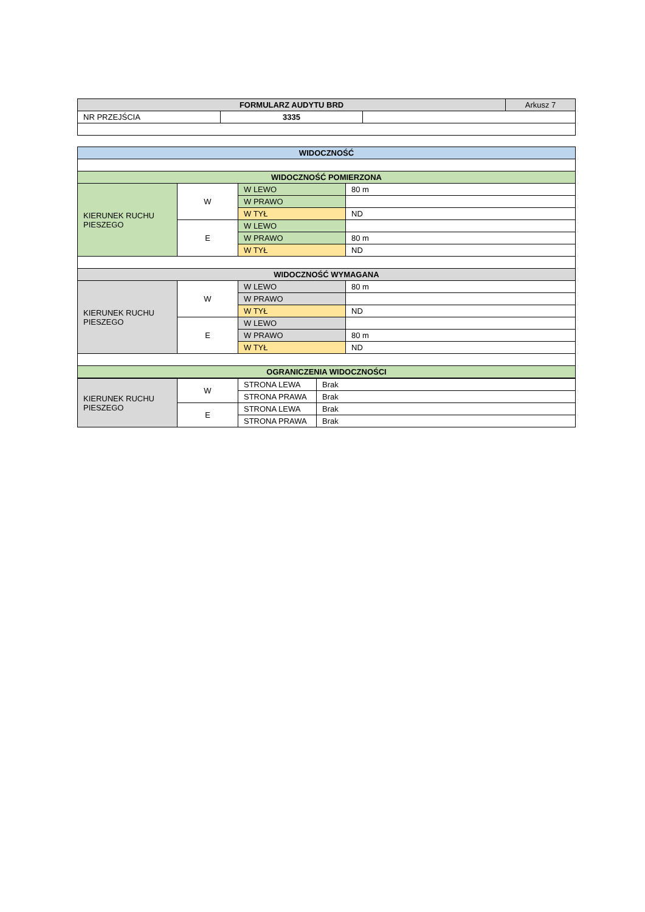| FORMULARZ AUDYTU BRD | | | Arkusz 7 |
| NR PRZEJŚCIA | 3335 | | |
| WIDOCZNOŚĆ | | | |
| --- | --- | --- | --- |
| WIDOCZNOŚĆ POMIERZONA | | | |
| KIERUNEK RUCHU PIESZEGO | W | W LEWO | 80 m |
| | | W PRAWO | |
| | | W TYŁ | ND |
| | E | W LEWO | |
| | | W PRAWO | 80 m |
| | | W TYŁ | ND |
| WIDOCZNOŚĆ WYMAGANA | | | |
| KIERUNEK RUCHU PIESZEGO | W | W LEWO | 80 m |
| | | W PRAWO | |
| | | W TYŁ | ND |
| | E | W LEWO | |
| | | W PRAWO | 80 m |
| | | W TYŁ | ND |
| OGRANICZENIA WIDOCZNOŚCI | | | |
| KIERUNEK RUCHU PIESZEGO | W | STRONA LEWA | Brak |
| | | STRONA PRAWA | Brak |
| | E | STRONA LEWA | Brak |
| | | STRONA PRAWA | Brak |